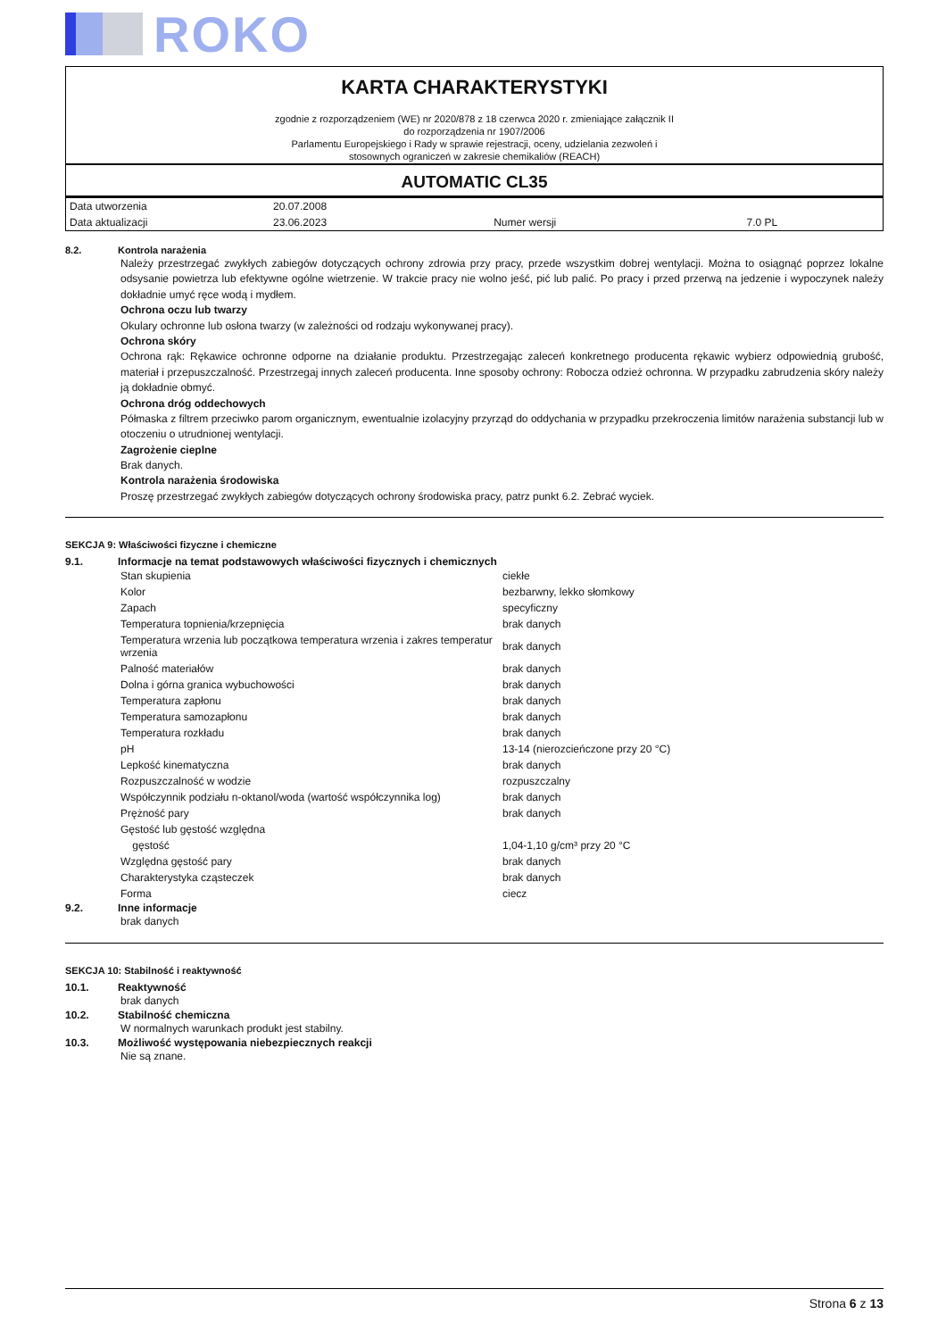ROKO
KARTA CHARAKTERYSTYKI
zgodnie z rozporządzeniem (WE) nr 2020/878 z 18 czerwca 2020 r. zmieniające załącznik II
do rozporządzenia nr 1907/2006
Parlamentu Europejskiego i Rady w sprawie rejestracji, oceny, udzielania zezwoleń i
stosownych ograniczeń w zakresie chemikaliów (REACH)
AUTOMATIC CL35
| Data utworzenia | 20.07.2008 | | |
| Data aktualizacji | 23.06.2023 | Numer wersji | 7.0 PL |
8.2. Kontrola narażenia
Należy przestrzegać zwykłych zabiegów dotyczących ochrony zdrowia przy pracy, przede wszystkim dobrej wentylacji. Można to osiągnąć poprzez lokalne odsysanie powietrza lub efektywne ogólne wietrzenie. W trakcie pracy nie wolno jeść, pić lub palić. Po pracy i przed przerwą na jedzenie i wypoczynek należy dokładnie umyć ręce wodą i mydłem.
Ochrona oczu lub twarzy
Okulary ochronne lub osłona twarzy (w zależności od rodzaju wykonywanej pracy).
Ochrona skóry
Ochrona rąk: Rękawice ochronne odporne na działanie produktu. Przestrzegając zaleceń konkretnego producenta rękawic wybierz odpowiednią grubość, materiał i przepuszczalność. Przestrzegaj innych zaleceń producenta. Inne sposoby ochrony: Robocza odzież ochronna. W przypadku zabrudzenia skóry należy ją dokładnie obmyć.
Ochrona dróg oddechowych
Półmaska z filtrem przeciwko parom organicznym, ewentualnie izolacyjny przyrząd do oddychania w przypadku przekroczenia limitów narażenia substancji lub w otoczeniu o utrudnionej wentylacji.
Zagrożenie cieplne
Brak danych.
Kontrola narażenia środowiska
Proszę przestrzegać zwykłych zabiegów dotyczących ochrony środowiska pracy, patrz punkt 6.2. Zebrać wyciek.
SEKCJA 9: Właściwości fizyczne i chemiczne
9.1. Informacje na temat podstawowych właściwości fizycznych i chemicznych
| Stan skupienia | ciekłe |
| Kolor | bezbarwny, lekko słomkowy |
| Zapach | specyficzny |
| Temperatura topnienia/krzepnięcia | brak danych |
| Temperatura wrzenia lub początkowa temperatura wrzenia i zakres temperatur wrzenia | brak danych |
| Palność materiałów | brak danych |
| Dolna i górna granica wybuchowości | brak danych |
| Temperatura zapłonu | brak danych |
| Temperatura samozapłonu | brak danych |
| Temperatura rozkładu | brak danych |
| pH | 13-14 (nierozcieńczone przy 20 °C) |
| Lepkość kinematyczna | brak danych |
| Rozpuszczalność w wodzie | rozpuszczalny |
| Współczynnik podziału n-oktanol/woda (wartość współczynnika log) | brak danych |
| Prężność pary | brak danych |
| Gęstość lub gęstość względna | |
| gęstość | 1,04-1,10 g/cm³ przy 20 °C |
| Względna gęstość pary | brak danych |
| Charakterystyka cząsteczek | brak danych |
| Forma | ciecz |
9.2. Inne informacje
brak danych
SEKCJA 10: Stabilność i reaktywność
10.1. Reaktywność
brak danych
10.2. Stabilność chemiczna
W normalnych warunkach produkt jest stabilny.
10.3. Możliwość występowania niebezpiecznych reakcji
Nie są znane.
Strona 6 z 13